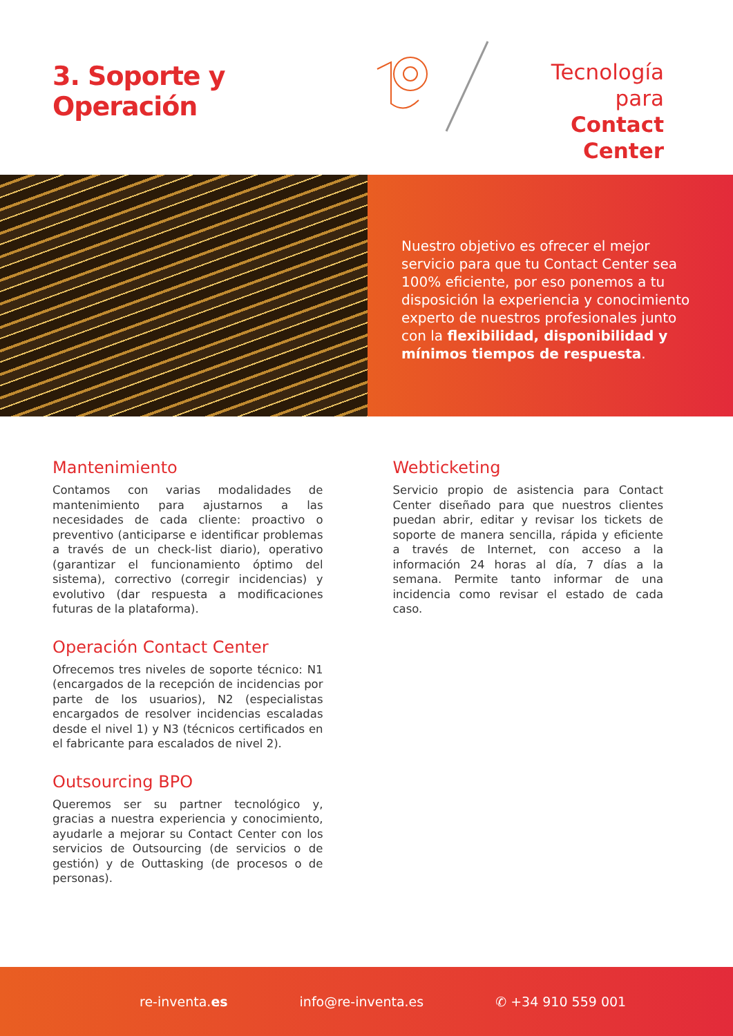3. Soporte y Operación
Tecnología para
Contact Center
Nuestro objetivo es ofrecer el mejor servicio para que tu Contact Center sea 100% eficiente, por eso ponemos a tu disposición la experiencia y conocimiento experto de nuestros profesionales junto con la flexibilidad, disponibilidad y mínimos tiempos de respuesta.
Mantenimiento
Contamos con varias modalidades de mantenimiento para ajustarnos a las necesidades de cada cliente: proactivo o preventivo (anticiparse e identificar problemas a través de un check-list diario), operativo (garantizar el funcionamiento óptimo del sistema), correctivo (corregir incidencias) y evolutivo (dar respuesta a modificaciones futuras de la plataforma).
Operación Contact Center
Ofrecemos tres niveles de soporte técnico: N1 (encargados de la recepción de incidencias por parte de los usuarios), N2 (especialistas encargados de resolver incidencias escaladas desde el nivel 1) y N3 (técnicos certificados en el fabricante para escalados de nivel 2).
Outsourcing BPO
Queremos ser su partner tecnológico y, gracias a nuestra experiencia y conocimiento, ayudarle a mejorar su Contact Center con los servicios de Outsourcing (de servicios o de gestión) y de Outtasking (de procesos o de personas).
Webticketing
Servicio propio de asistencia para Contact Center diseñado para que nuestros clientes puedan abrir, editar y revisar los tickets de soporte de manera sencilla, rápida y eficiente a través de Internet, con acceso a la información 24 horas al día, 7 días a la semana. Permite tanto informar de una incidencia como revisar el estado de cada caso.
re-inventa.es info@re-inventa.es ✆ +34 910 559 001